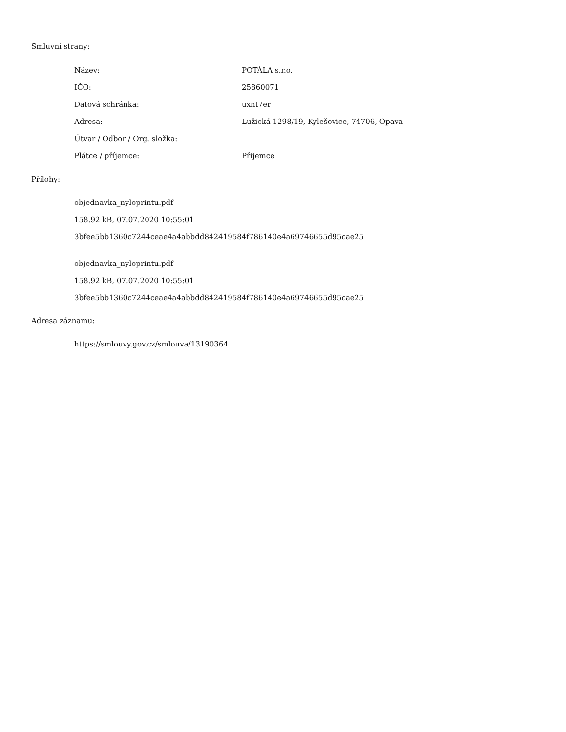Smluvní strany:
| Název: | POTÁLA s.r.o. |
| IČO: | 25860071 |
| Datová schránka: | uxnt7er |
| Adresa: | Lužická 1298/19, Kylešovice, 74706, Opava |
| Útvar / Odbor / Org. složka: | |
| Plátce / příjemce: | Příjemce |
Přílohy:
objednavka_nyloprintu.pdf
158.92 kB, 07.07.2020 10:55:01
3bfee5bb1360c7244ceae4a4abbdd842419584f786140e4a69746655d95cae25
objednavka_nyloprintu.pdf
158.92 kB, 07.07.2020 10:55:01
3bfee5bb1360c7244ceae4a4abbdd842419584f786140e4a69746655d95cae25
Adresa záznamu:
https://smlouvy.gov.cz/smlouva/13190364